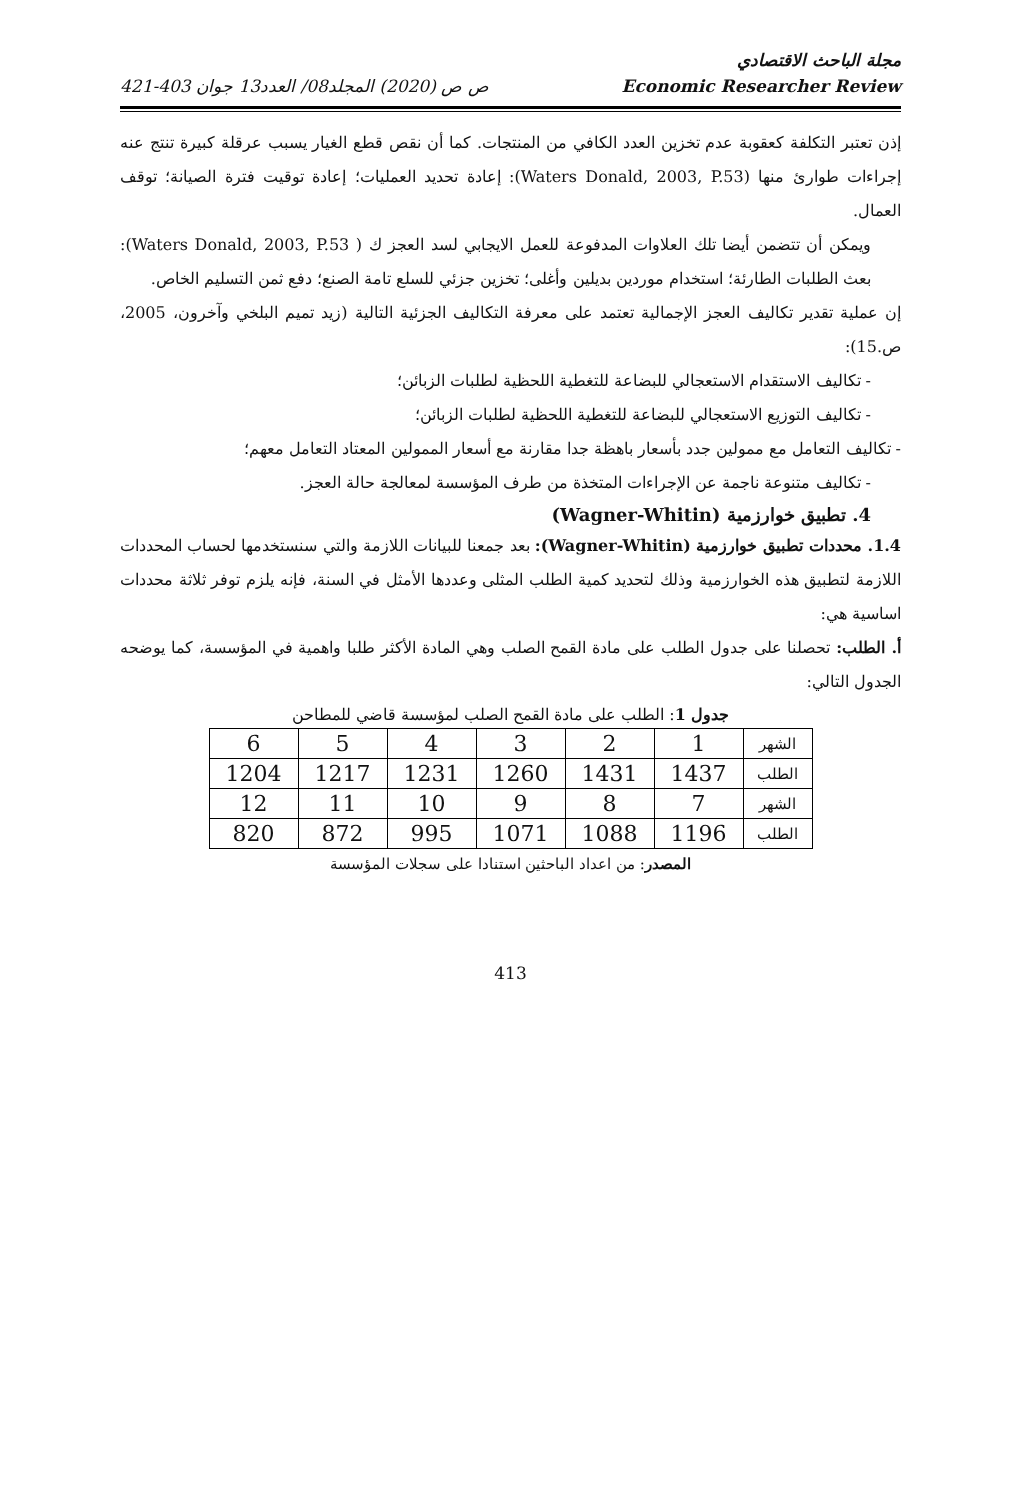مجلة الباحث الاقتصادي
421-403 ص ص (2020) المجلد08/ العدد13 جوان Economic Researcher Review
إذن تعتبر التكلفة كعقوبة عدم تخزين العدد الكافي من المنتجات. كما أن نقص قطع الغيار يسبب عرقلة كبيرة تنتج عنه إجراءات طوارئ منها (Waters Donald, 2003, P.53): إعادة تحديد العمليات؛ إعادة توقيت فترة الصيانة؛ توقف العمال.
ويمكن أن تتضمن أيضا تلك العلاوات المدفوعة للعمل الايجابي لسد العجز ك ( Waters Donald, 2003, P.53): بعث الطلبات الطارئة؛ استخدام موردين بديلين وأغلى؛ تخزين جزئي للسلع تامة الصنع؛ دفع ثمن التسليم الخاص.
إن عملية تقدير تكاليف العجز الإجمالية تعتمد على معرفة التكاليف الجزئية التالية (زيد تميم البلخي وآخرون، 2005، ص.15):
- تكاليف الاستقدام الاستعجالي للبضاعة للتغطية اللحظية لطلبات الزبائن؛
- تكاليف التوزيع الاستعجالي للبضاعة للتغطية اللحظية لطلبات الزبائن؛
- تكاليف التعامل مع ممولين جدد بأسعار باهظة جدا مقارنة مع أسعار الممولين المعتاد التعامل معهم؛
- تكاليف متنوعة ناجمة عن الإجراءات المتخذة من طرف المؤسسة لمعالجة حالة العجز.
4. تطبيق خوارزمية (Wagner-Whitin)
1.4. محددات تطبيق خوارزمية (Wagner-Whitin): بعد جمعنا للبيانات اللازمة والتي سنستخدمها لحساب المحددات اللازمة لتطبيق هذه الخوارزمية وذلك لتحديد كمية الطلب المثلى وعددها الأمثل في السنة، فإنه يلزم توفر ثلاثة محددات اساسية هي:
أ. الطلب: تحصلنا على جدول الطلب على مادة القمح الصلب وهي المادة الأكثر طلبا واهمية في المؤسسة، كما يوضحه الجدول التالي:
جدول 1: الطلب على مادة القمح الصلب لمؤسسة قاضي للمطاحن
| الشهر | 1 | 2 | 3 | 4 | 5 | 6 |
| الطلب | 1437 | 1431 | 1260 | 1231 | 1217 | 1204 |
| الشهر | 7 | 8 | 9 | 10 | 11 | 12 |
| الطلب | 1196 | 1088 | 1071 | 995 | 872 | 820 |
المصدر: من اعداد الباحثين استنادا على سجلات المؤسسة
413